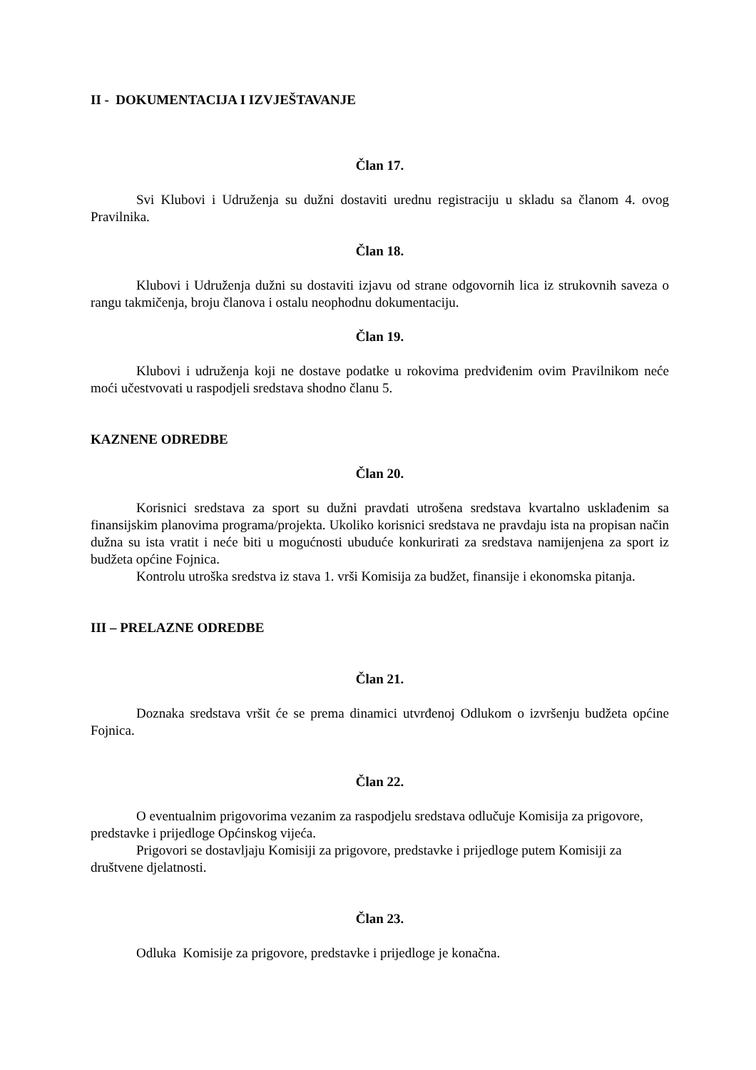II - DOKUMENTACIJA I IZVJEŠTAVANJE
Član 17.
Svi Klubovi i Udruženja su dužni dostaviti urednu registraciju u skladu sa članom 4. ovog Pravilnika.
Član 18.
Klubovi i Udruženja dužni su dostaviti izjavu od strane odgovornih lica iz strukovnih saveza o rangu takmičenja, broju članova i ostalu neophodnu dokumentaciju.
Član 19.
Klubovi i udruženja koji ne dostave podatke u rokovima predviđenim ovim Pravilnikom neće moći učestvovati u raspodjeli sredstava shodno članu 5.
KAZNENE ODREDBE
Član 20.
Korisnici sredstava za sport su dužni pravdati utrošena sredstava kvartalno usklađenim sa finansijskim planovima programa/projekta. Ukoliko korisnici sredstava ne pravdaju ista na propisan način dužna su ista vratit i neće biti u mogućnosti ubuduće konkurirati za sredstava namijenjena za sport iz budžeta općine Fojnica.
Kontrolu utroška sredstva iz stava 1. vrši Komisija za budžet, finansije i ekonomska pitanja.
III – PRELAZNE ODREDBE
Član 21.
Doznaka sredstava vršit će se prema dinamici utvrđenoj Odlukom o izvršenju budžeta općine Fojnica.
Član 22.
O eventualnim prigovorima vezanim za raspodjelu sredstava odlučuje Komisija za prigovore, predstavke i prijedloge Općinskog vijeća.
Prigovori se dostavljaju Komisiji za prigovore, predstavke i prijedloge putem Komisiji za društvene djelatnosti.
Član 23.
Odluka Komisije za prigovore, predstavke i prijedloge je konačna.